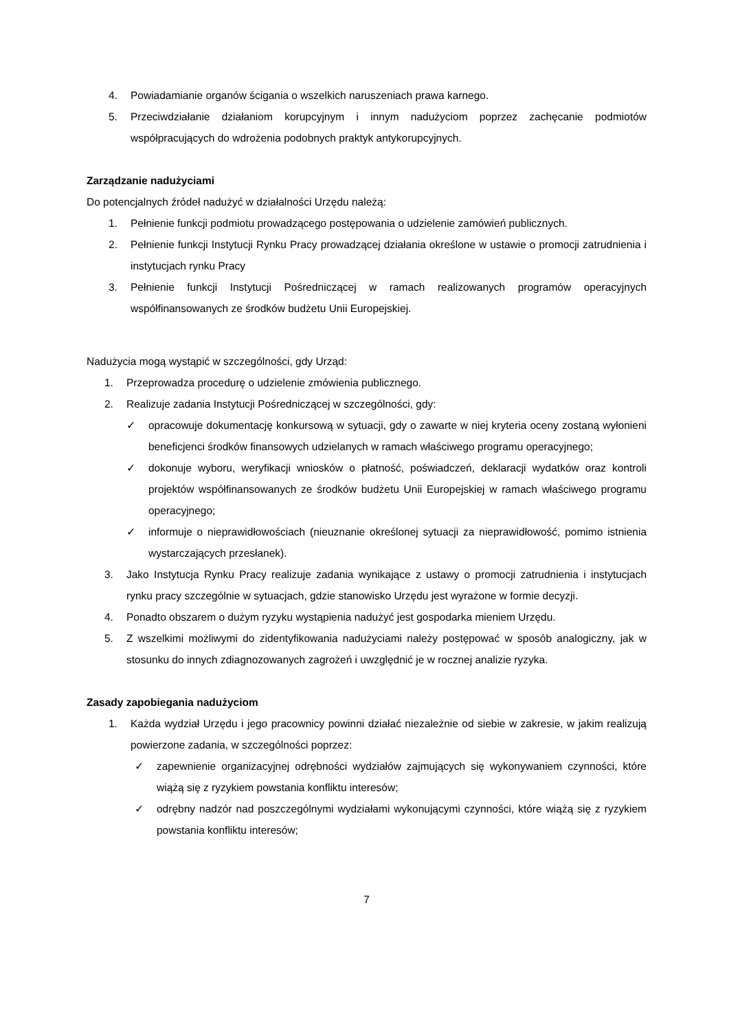4. Powiadamianie organów ścigania o wszelkich naruszeniach prawa karnego.
5. Przeciwdziałanie działaniom korupcyjnym i innym nadużyciom poprzez zachęcanie podmiotów współpracujących do wdrożenia podobnych praktyk antykorupcyjnych.
Zarządzanie nadużyciami
Do potencjalnych źródeł nadużyć w działalności Urzędu należą:
1. Pełnienie funkcji podmiotu prowadzącego postępowania o udzielenie zamówień publicznych.
2. Pełnienie funkcji Instytucji Rynku Pracy prowadzącej działania określone w ustawie o promocji zatrudnienia i instytucjach rynku Pracy
3. Pełnienie funkcji Instytucji Pośredniczącej w ramach realizowanych programów operacyjnych współfinansowanych ze środków budżetu Unii Europejskiej.
Nadużycia mogą wystąpić w szczególności, gdy Urząd:
1. Przeprowadza procedurę o udzielenie zmówienia publicznego.
2. Realizuje zadania Instytucji Pośredniczącej w szczególności, gdy:
✓ opracowuje dokumentację konkursową w sytuacji, gdy o zawarte w niej kryteria oceny zostaną wyłonieni beneficjenci środków finansowych udzielanych w ramach właściwego programu operacyjnego;
✓ dokonuje wyboru, weryfikacji wniosków o płatność, poświadczeń, deklaracji wydatków oraz kontroli projektów współfinansowanych ze środków budżetu Unii Europejskiej w ramach właściwego programu operacyjnego;
✓ informuje o nieprawidłowościach (nieuznanie określonej sytuacji za nieprawidłowość, pomimo istnienia wystarczających przesłanek).
3. Jako Instytucja Rynku Pracy realizuje zadania wynikające z ustawy o promocji zatrudnienia i instytucjach rynku pracy szczególnie w sytuacjach, gdzie stanowisko Urzędu jest wyrażone w formie decyzji.
4. Ponadto obszarem o dużym ryzyku wystąpienia nadużyć jest gospodarka mieniem Urzędu.
5. Z wszelkimi możliwymi do zidentyfikowania nadużyciami należy postępować w sposób analogiczny, jak w stosunku do innych zdiagnozowanych zagrożeń i uwzględnić je w rocznej analizie ryzyka.
Zasady zapobiegania nadużyciom
1. Każda wydział Urzędu i jego pracownicy powinni działać niezależnie od siebie w zakresie, w jakim realizują powierzone zadania, w szczególności poprzez:
✓ zapewnienie organizacyjnej odrębności wydziałów zajmujących się wykonywaniem czynności, które wiążą się z ryzykiem powstania konfliktu interesów;
✓ odrębny nadzór nad poszczególnymi wydziałami wykonującymi czynności, które wiążą się z ryzykiem powstania konfliktu interesów;
7